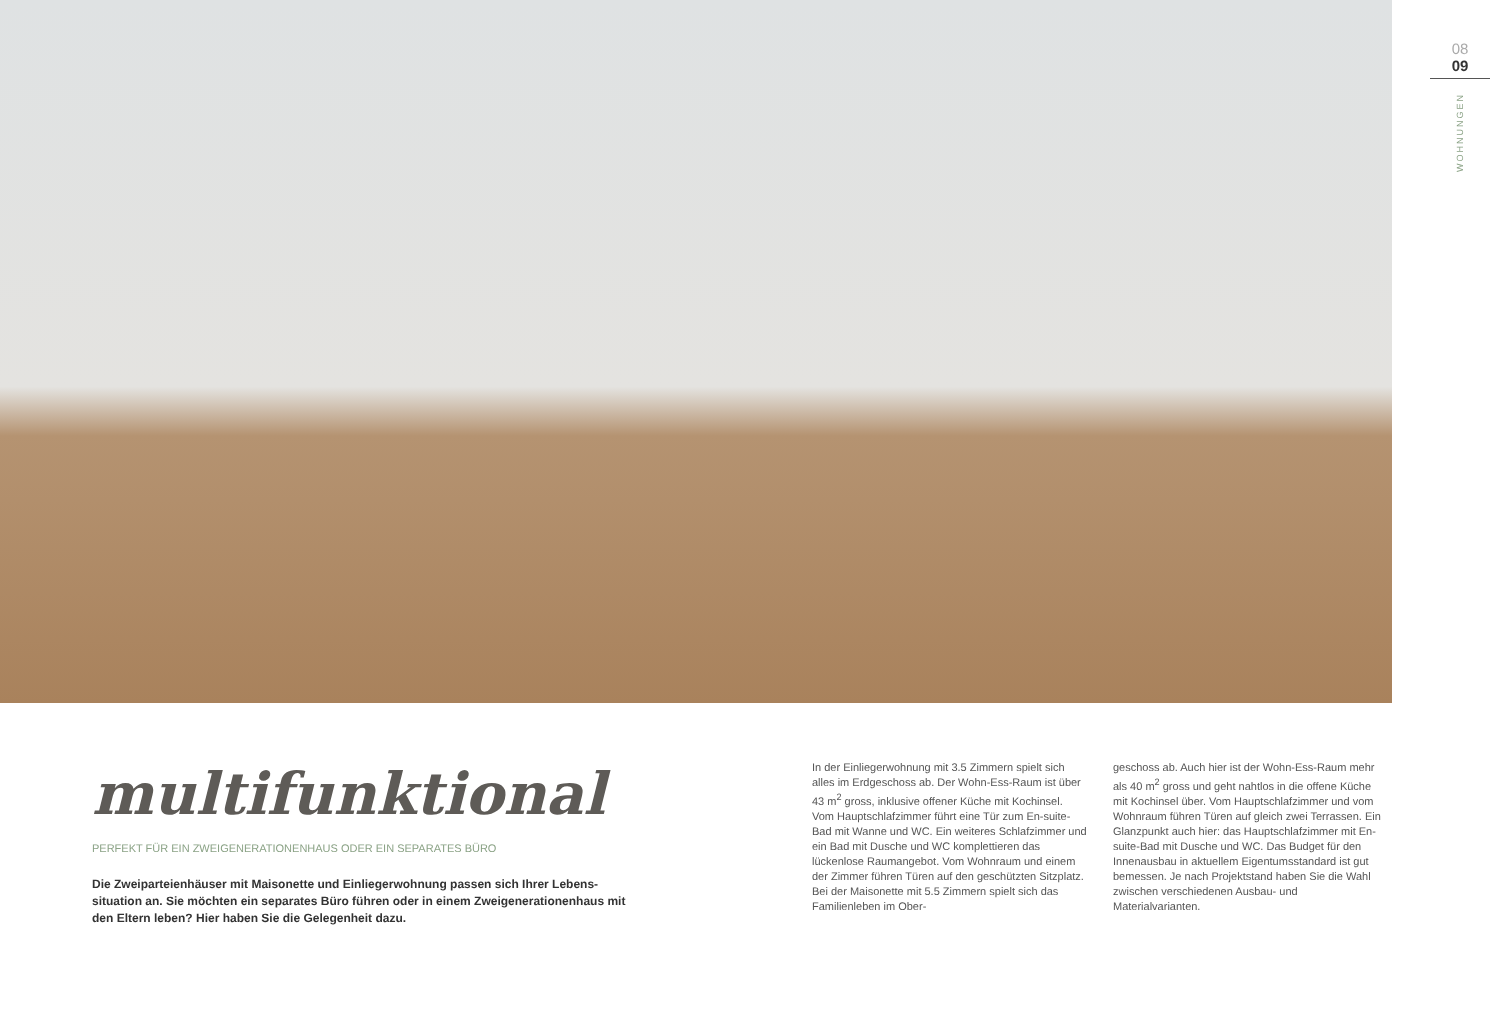08
09
WOHNUNGEN
multifunktional
PERFEKT FÜR EIN ZWEIGENERATIONENHAUS ODER EIN SEPARATES BÜRO
Die Zweiparteienhäuser mit Maisonette und Einliegerwohnung passen sich Ihrer Lebens­situation an. Sie möchten ein separates Büro führen oder in einem Zweigenerationenhaus mit den Eltern leben? Hier haben Sie die Gelegenheit dazu.
In der Einliegerwohnung mit 3.5 Zimmern spielt sich alles im Erdgeschoss ab. Der Wohn-Ess-Raum ist über 43 m<sup>2</sup> gross, inklusive offener Küche mit Kochinsel. Vom Hauptschlafzimmer führt eine Tür zum En-suite-Bad mit Wanne und WC. Ein weiteres Schlafzimmer und ein Bad mit Dusche und WC komplettieren das lückenlose Raumangebot. Vom Wohnraum und einem der Zimmer führen Türen auf den geschützten Sitzplatz. Bei der Maisonette mit 5.5 Zimmern spielt sich das Familienleben im Ober-
geschoss ab. Auch hier ist der Wohn-Ess-Raum mehr als 40 m<sup>2</sup> gross und geht nahtlos in die offene Küche mit Kochinsel über. Vom Hauptschlafzimmer und vom Wohnraum führen Türen auf gleich zwei Terrassen. Ein Glanzpunkt auch hier: das Hauptschlaf­zimmer mit En-suite-Bad mit Dusche und WC. Das Budget für den Innenausbau in aktuellem Eigen­tumsstandard ist gut bemessen. Je nach Projekt­stand haben Sie die Wahl zwischen verschiedenen Ausbau- und Materialvarianten.